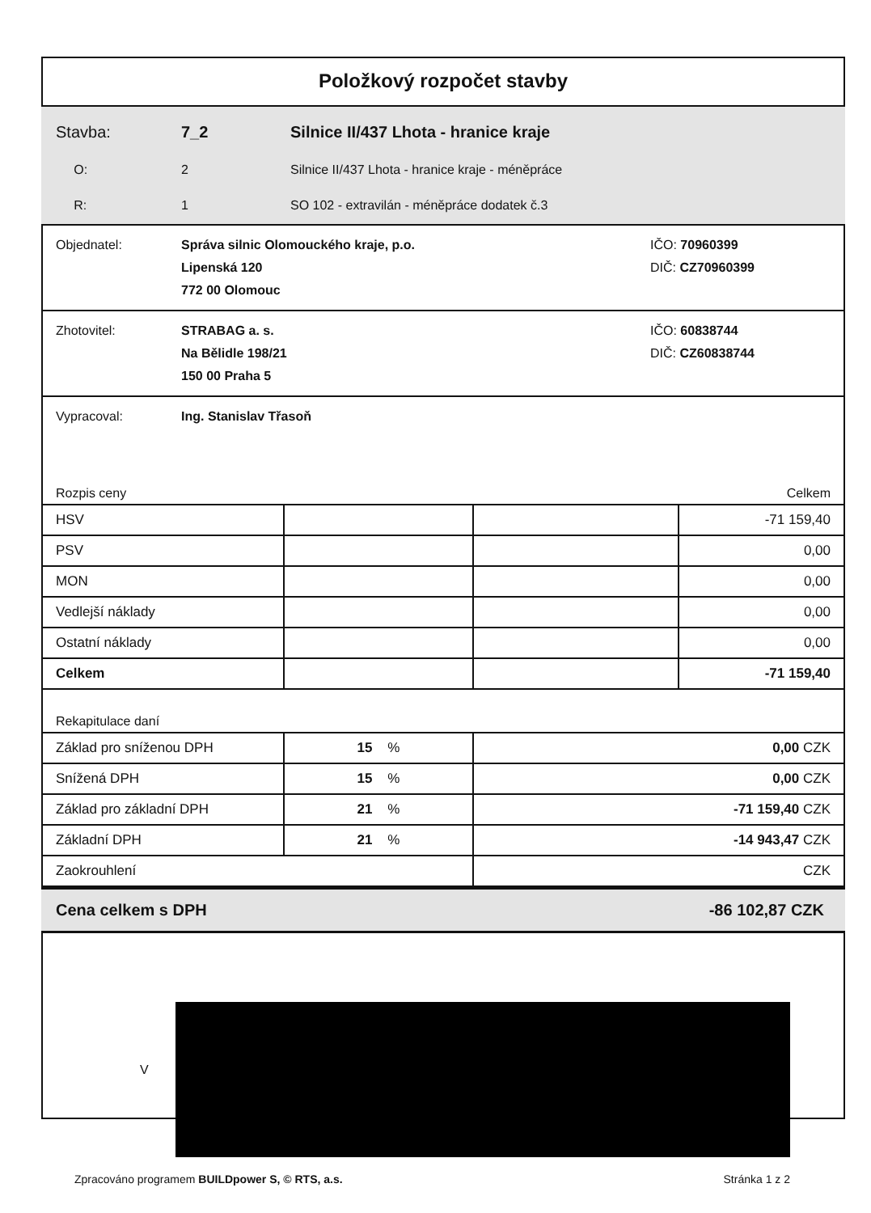Položkový rozpočet stavby
Stavba: 7_2 Silnice II/437 Lhota - hranice kraje
O: 2 Silnice II/437 Lhota - hranice kraje - méněpráce
R: 1 SO 102 - extravilán - méněpráce dodatek č.3
Objednatel: Správa silnic Olomouckého kraje, p.o.
Lipenská 120
772 00 Olomouc IČO: 70960399
DIČ: CZ70960399
Zhotovitel: STRABAG a. s.
Na Bělidle 198/21
150 00 Praha 5 IČO: 60838744
DIČ: CZ60838744
Vypracoval: Ing. Stanislav Třasoň
Rozpis ceny Celkem
| HSV | | | -71 159,40 |
| PSV | | | 0,00 |
| MON | | | 0,00 |
| Vedlejší náklady | | | 0,00 |
| Ostatní náklady | | | 0,00 |
| Celkem | | | -71 159,40 |
Rekapitulace daní
| Základ pro sníženou DPH | 15 % | 0,00 CZK |
| Snížená DPH | 15 % | 0,00 CZK |
| Základ pro základní DPH | 21 % | -71 159,40 CZK |
| Základní DPH | 21 % | -14 943,47 CZK |
| Zaokrouhlení | | CZK |
Cena celkem s DPH -86 102,87 CZK
V
Zpracováno programem BUILDpower S, © RTS, a.s. Stránka 1 z 2